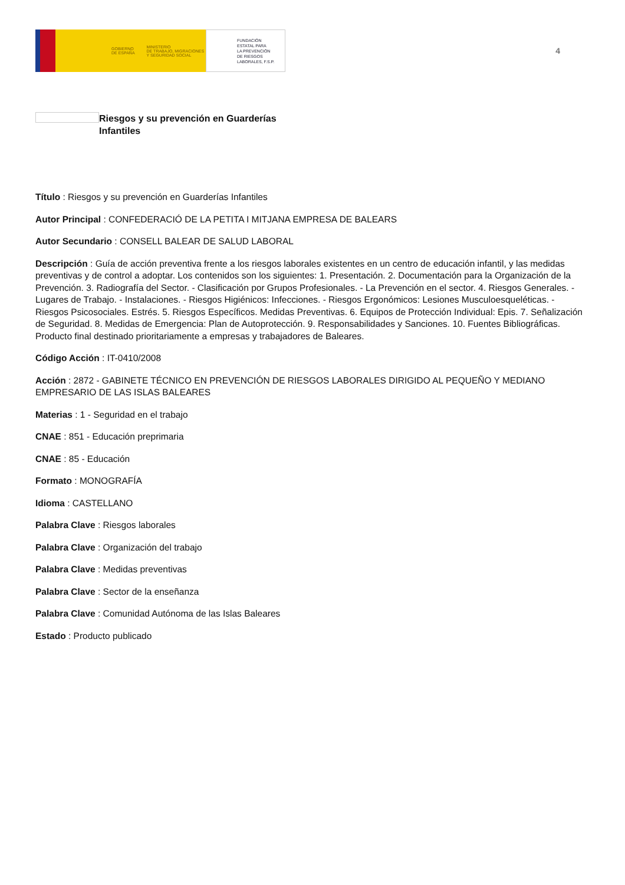GOBIERNO
DE ESPAÑA MINISTERIO
DE TRABAJO, MIGRACIONES
Y SEGURIDAD SOCIAL
FUNDACIÓN
ESTATAL PARA
LA PREVENCIÓN
DE RIESGOS
LABORALES, F.S.P.
4
Riesgos y su prevención en Guarderías Infantiles
Título : Riesgos y su prevención en Guarderías Infantiles
Autor Principal : CONFEDERACIÓ DE LA PETITA I MITJANA EMPRESA DE BALEARS
Autor Secundario : CONSELL BALEAR DE SALUD LABORAL
Descripción : Guía de acción preventiva frente a los riesgos laborales existentes en un centro de educación infantil, y las medidas preventivas y de control a adoptar. Los contenidos son los siguientes: 1. Presentación. 2. Documentación para la Organización de la Prevención. 3. Radiografía del Sector. - Clasificación por Grupos Profesionales. - La Prevención en el sector. 4. Riesgos Generales. - Lugares de Trabajo. - Instalaciones. - Riesgos Higiénicos: Infecciones. - Riesgos Ergonómicos: Lesiones Musculoesqueléticas. - Riesgos Psicosociales. Estrés. 5. Riesgos Específicos. Medidas Preventivas. 6. Equipos de Protección Individual: Epis. 7. Señalización de Seguridad. 8. Medidas de Emergencia: Plan de Autoprotección. 9. Responsabilidades y Sanciones. 10. Fuentes Bibliográficas. Producto final destinado prioritariamente a empresas y trabajadores de Baleares.
Código Acción : IT-0410/2008
Acción : 2872 - GABINETE TÉCNICO EN PREVENCIÓN DE RIESGOS LABORALES DIRIGIDO AL PEQUEÑO Y MEDIANO EMPRESARIO DE LAS ISLAS BALEARES
Materias : 1 - Seguridad en el trabajo
CNAE : 851 - Educación preprimaria
CNAE : 85 - Educación
Formato : MONOGRAFÍA
Idioma : CASTELLANO
Palabra Clave : Riesgos laborales
Palabra Clave : Organización del trabajo
Palabra Clave : Medidas preventivas
Palabra Clave : Sector de la enseñanza
Palabra Clave : Comunidad Autónoma de las Islas Baleares
Estado : Producto publicado